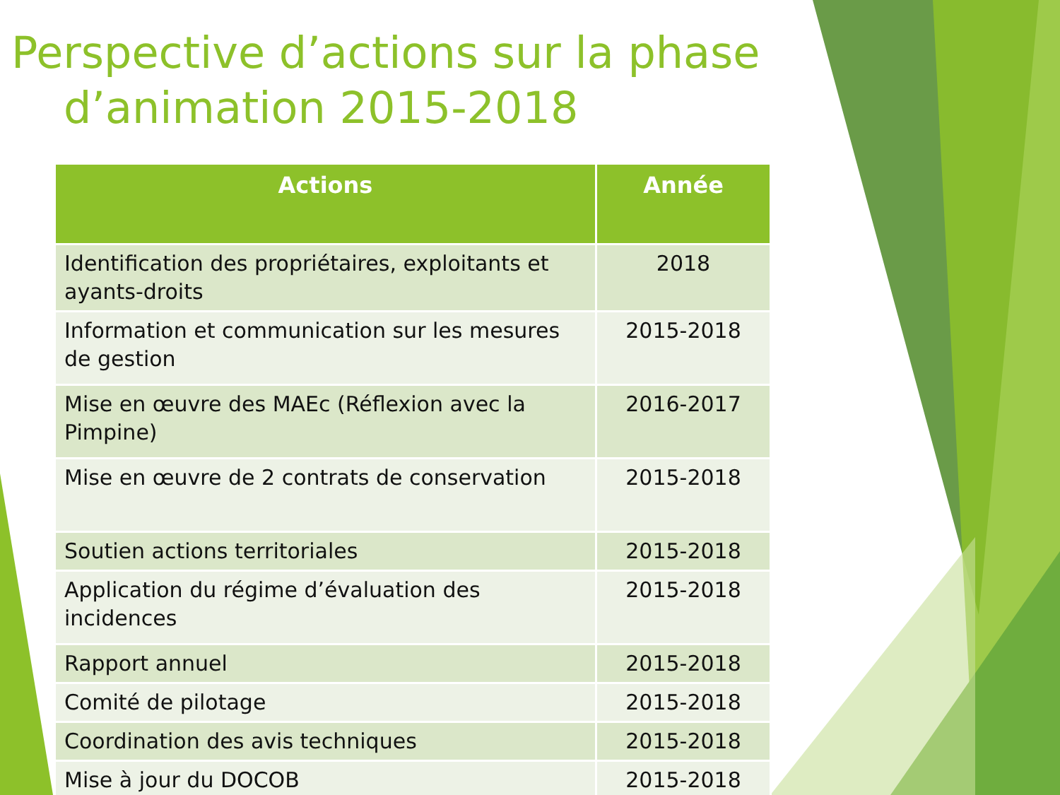Perspective d’actions sur la phase
d’animation 2015-2018
| Actions | Année |
| --- | --- |
| Identification des propriétaires, exploitants et ayants-droits | 2018 |
| Information et communication sur les mesures de gestion | 2015-2018 |
| Mise en œuvre des MAEc (Réflexion avec la Pimpine) | 2016-2017 |
| Mise en œuvre de 2 contrats de conservation | 2015-2018 |
| Soutien actions territoriales | 2015-2018 |
| Application du régime d’évaluation des incidences | 2015-2018 |
| Rapport annuel | 2015-2018 |
| Comité de pilotage | 2015-2018 |
| Coordination des avis techniques | 2015-2018 |
| Mise à jour du DOCOB | 2015-2018 |